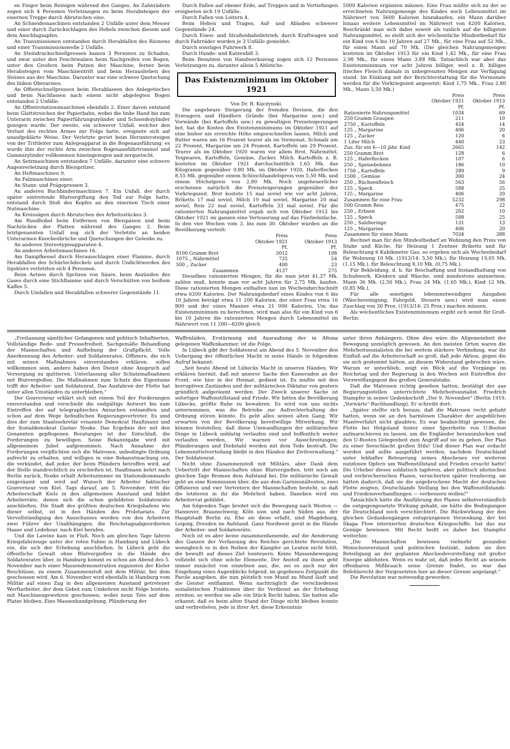en Finger beim Reinigen während des Ganges. An Zahnrädern zogen sich 4 Personen Verletzungen zu beim Herabsteigen der eisernen Treppe durch Abrutschen eine.
An Schneidemaschinen entstanden 2 Unfälle unter dem Messer und einer durch Zurückschlagen des Hebels zwischen diesem und dem Anschlagzapfen.
An Transmissionen entstanden durch Herabfallen des Riemens und einer Transmissionswelle 2 Unfälle.
An Steindruckschnellpressen kamen 3 Personen zu Schaden, und zwar unter den Feuchtwalzen beim Nachgreifen von Bogen, unter den Greifern beim Putzen der Maschine, ferner beim Herabsteigen vom Maschinentritt und beim Herausheben des Steines aus der Maschine. Darunter war eine schwere Quetschung des linken Oberarmes.
An Offsetschnellpressen beim Herablassen des Anlegetisches und beim Nachfassen nach einem nicht abgelegten Bogen entstanden 2 Unfälle.
An Offsetrotationsmaschinen ebenfalls 2. Einer davon entstand beim Glattstreichen der Papierbahn, wobei die linke Hand bis zum Unterarm zwischen Papierführungszylinder und Schneidezylinder gezogen wurde. Der zweite, ein schwerer Unfall, welcher den Verlust des rechten Armes zur Folge hatte, ereignete sich auf unaufgeklärte Weise. Der Verletzte geriet beim Heruntersteigen von der Trittleiter zum Anlegeapparat in die Bogenausführung; es wurde ihm der rechte Arm zwischen Bogenausführtrommel und Gummizylinder vollkommen hineingezogen und zerquetscht.
An Setzmaschinen entstanden 7 Unfälle, darunter eine schwere Augenverletzung durch Bleispritzer.
An Heftmaschinen 9.
An Falzmaschinen einer.
An Stanz- und Prägepressen 3.
An anderen Buchbindermaschinen 7. Ein Unfall, der durch später eintretende Blutvergiftung den Tod zur Folge hatte, entstand durch Stoß des Kopfes an den eisernen Tisch einer Nutmaschine.
An Kreissägen durch Abrutschen des Arbeitsstückes 3.
Am Rundhobel beim Entfernen von Bleispänen und beim Nachrücken der Platten während des Ganges 2. Beim letztgenannten Unfall zog sich der Verletzte an beiden Unterarmen Knochenbrüche und Quetschungen der Gelenke zu.
An anderen Stereotypieapparaten 4.
An anderen Arbeitsmaschinen 16.
Am Dampfkessel durch Herausschlagen einer Flamme, durch Herabfallen des Schürlochdeckels und durch Undichtwerden des Injektors verletzten sich 4 Personen.
Beim Aetzen durch Spritzen von Säure, beim Anzünden des Gases durch eine Stichflamme und durch Verschütten von heißem Kaffee 5.
Durch Umfallen und Herabfallen schwerer Gegenstände 11.
Durch Fallen auf ebener Erde, auf Treppen und in Vertiefungen ereigneten sich 19 Unfälle.
Durch Fallen von Leitern 4.
Beim Heben und Tragen, Auf- und Abladen schwerer Gegenstände 24.
Durch Eisen- und Straßenbahnbetrieb, durch Kraftwagen und durch Fahrräder wurden je 3 Unfälle gemeldet.
Durch sonstiges Fuhrwerk 8.
Durch Hunde- und Katzenbiß 3.
Beim Benutzen von Handwerkszeug zogen sich 12 Personen Verletzungen zu, darunter allein 5 Ahlstiche.
Das Existenzminimum im Oktober 1921
Von Dr. R. Kuczynski.
Die ungeheure Steigerung der fremden Devisen, die den Erzeugern und Händlern Gründe (bei Margarine usw.) und Vorwände (bei Kartoffeln usw.) zu gewaltigen Preissteigerungen bot, hat die Kosten des Existenzminimums im Oktober 1921 auf eine bisher nie erreichte Höhe emporschnellen lassen. Milch und Butter waren um 16 Prozent teurer als im Vormonat, Schmalz um 22 Prozent, Margarine um 24 Prozent, Kartoffeln um 29 Prozent. Teurer als im Oktober 1920 waren vor allem Brot, Nährmittel, Teigwaren, Kartoffeln, Gemüse, Zucker, Milch. Kartoffeln z. B. kosteten im Oktober 1921 durchschnittlich 1,65 Mk. das Kilogramm gegenüber 0,80 Mk. im Oktober 1920, Haferflocken 8,55 Mk. gegenüber einem Schleichhandelspreis von 5,50 Mk. und einem Höchstpreis von 2,80 Mk. Noch ungeheuerlicher erscheinen natürlich die Preissteigerungen gegenüber der Vorkriegszeit. Brot kostete 15 mal soviel wie vor acht Jahren, Briketts 17 mal soviel, Milch 19 mal soviel, Margarine 20 mal soviel, Reis 22 mal soviel, Kartoffeln 33 mal soviel. Für die rationierten Nahrungsmittel ergab sich von Oktober 1913 bis Oktober 1921 im ganzen eine Verteuerung auf das Fünfzehnfache. In den vier Wochen vom 3. bis zum 30. Oktober wurden an die Bevölkerung verteilt:
| | Preis Oktober 1921 Pf. | Preis Oktober 1913 Pf. |
| --- | --- | --- |
| 8100 Gramm Brot | 3012 | 198 |
| 1075 „ Nährmittel | 725 | 54 |
| 500 „ Zucker | 400 | 23 |
| Zusammen | 4137 | 275 |
Dieselben rationierten Mengen, für die man jetzt 41,37 Mk. zahlen muß, konnte man vor acht Jahren für 2,75 Mk. kaufen. Diese rationierten Mengen enthalten nun im Wochendurchschnitt etwa 6200 Kalorien. Der Nahrungsbedarf eines Kindes von 6 bis 10 Jahren beträgt etwa 11 200 Kalorien, der einer Frau etwa 16 800 und der eines Mannes etwa 21 000 Kalorien. Um das Existenzminimum zu berechnen, wird man also für ein Kind von 6 bis 10 Jahren die rationierten Mengen durch Lebensmittel im Nährwert von 11 200—6200 gleich
5000 Kalorien ergänzen müssen. Eine Frau müßte sich zu der so errechneten Nahrungsmenge des Kindes noch Lebensmittel im Nährwert von 5600 Kalorien hinzukaufen, ein Mann darüber hinaus weitere Lebensmittel im Nährwert von 4200 Kalorien. Beschränkt man sich dabei soweit als tunlich auf die billigsten Nahrungsmittel, so stellt sich der wöchentliche Mindestbedarf für ein Kind von 6 bis 10 Jahren auf 27 Mk., für eine Frau auf 52 Mk., für einen Mann auf 70 Mk. (Die gleichen Nahrungsmengen kosteten im Oktober 1913 für ein Kind 1,42 Mk., für eine Frau 2,98 Mk., für einen Mann 3,88 Mk. Tatsächlich war aber das Existenzminimum vor acht Jahren billiger, weil z. B. billiges frisches Fleisch damals in unbegrenzten Mengen zur Verfügung stand. Im Einklang mit der Berichterstattung für die Vormonate werden für die Vorkriegszeit angesetzt: Kind 1,75 Mk., Frau 2,80 Mk., Mann 3,50 Mk.)
| | Preis Oktober 1921 Pf. | Preis Oktober 1913 Pf. |
| --- | --- | --- |
| Rationierte Nahrungsmittel | 1034 | 69 |
| 250 Gramm Graupen | 211 | 10 |
| 2750 „ Kartoffeln | 454 | 14 |
| 125 „ Margarine | 406 | 20 |
| 125 „ Zucker | 120 | 6 |
| 1 Liter Milch | 440 | 23 |
| Zus. für ein 6—10 jähr. Kind | 2665 | 142 |
| 250 Gramm Brot | 128 | 6 |
| 125 „ Haferflocken | 107 | 6 |
| 250 „ Speisebohnen | 186 | 10 |
| 1750 „ Kartoffeln | 289 | 9 |
| 1500 „ Gemüse | 300 | 24 |
| 250 „ Büchsenfleisch | 563 | 56 |
| 125 „ Speck | 588 | 25 |
| 125 „ Margarine | 406 | 20 |
| Zusammen für eine Frau | 5232 | 298 |
| 500 Gramm Reis | 475 | 22 |
| 250 „ Erbsen | 202 | 10 |
| 125 „ Speck | 588 | 25 |
| 250 „ Salzheringe | 131 | 13 |
| 125 „ Margarine | 406 | 20 |
| Zusammen für einen Mann | 7034 | 388 |
Rechnet man für den Mindestbedarf an Wohnung den Preis von Stube und Küche, für Heizung 1 Zentner Briketts und für Beleuchtung 6 Kubikmeter Gas, so ergeben sich als Wochenbedarf für Wohnung 10 Mk. (1913/14: 5,50 Mk.), für Heizung 19,05 Mk. (1,15 Mk.), für Beleuchtung 8,10 Mk. (0,75 Mk.).
Für Bekleidung, d. h. für Beschaffung und Instandhaltung von Schuhwerk, Kleidern und Wäsche, sind mindestens anzusetzen: Mann 36 Mk. (2,50 Mk.), Frau 24 Mk. (1,65 Mk.), Kind 12 Mk. (0,85 Mk.).
Für alle sonstigen lebensnotwendigen Ausgaben (Wäschereinigung, Fahrgeld, Steuern usw.) wird man einen Zuschlag von 30 Proz. (1913/14: 25 Proz.) machen müssen.
Als wöchentliches Existenzminimum ergibt sich somit für Groß-Berlin:
„Freilassung sämtlicher Gefangenen und politisch Inhaftierten. Vollständige Rede- und Pressefreiheit. Sachgemäße Behandlung der Mannschaften und Aufhebung der Grußpflicht. Volle Anerkennung des Arbeiter- und Soldatenrates. Offiziere, die sich mit seinen Maßnahmen einverstanden erklären, sollen willkommen sein, andere haben den Dienst ohne Anspruch auf Versorgung zu quittieren. Unterlassung aller Schutzmaßnahmen mit Blutvergießen. Die Maßnahmen zum Schutz des Eigentums trifft der Arbeiter- und Soldatenrat. Das Ausfahren der Flotte hat unter allen Umständen zu unterbleiben."
Der Gouverneur erklärt sich mit einem Teil der Forderungen einverstanden und verschiebt die endgültige Antwort bis zum Eintreffen der auf telegraphisches Ansuchen entsandten und schon auf dem Wege befindlichen Regierungsvertreter. Es sind dies der zum Staatssekretär ernannte Demokrat Haußmann und der Sozialdemokrat Gustav Noske. Das Ergebnis der mit den Genannten gepflogenen Beratungen ist der Entschluß, die Forderungen zu bewilligen. Seine Bekanntgabe wird mit allgemeinem Jubel aufgenommen. Nach Annahme der Forderungen verpflichten sich die Matrosen, unbedingte Ordnung aufrecht zu erhalten, und willigen in eine Bekanntmachung ein, die verkündet, daß jeder, der beim Plündern betroffen wird, auf der Stelle standrechtlich zu erschießen ist. Haußmann kehrt nach Berlin zurück, Noske erhält Arbeitszimmer im Stationskommando eingeräumt und wird auf Wunsch der Arbeiter faktischer Gouverneur von Kiel. Tags darauf, am 5. November, tritt die Arbeiterschaft Kiels in den allgemeinen Ausstand und bildet Arbeiterräte, denen sich die schon gebildeten Soldatenräte anschließen. Die Stadt des größten deutschen Kriegshafens wie dieser selbst, ist in den Händen des Proletariats. Zur Vervollständigung des Ausschusses werden von den Arbeitern zwei Führer der Unabhängigen, die Reichstagsabgeordneten Haase und Ledebour, nach Kiel berufen.
Und die Lawine kam in Fluß. Noch am gleichen Tage fahren Kriegsfahrzeuge unter der roten Fahne in Hamburg und Lübeck ein, die sich der Erhebung anschließen. In Lübeck geht die öffentliche Gewalt ohne Blutvergießen in die Hände des Soldatenrates über, in Hamburg kommt es schon am Abend des 5. November nach einer Massendemonstration zugunsten der Kieler Beschlüsse, zu einem Zusammenstoß mit dem Militär, bei dem geschossen wird. Am 6. November wird ebenfalls in Hamburg vom Militär auf einen Zug in den allgemeinen Ausstand getretener Werftarbeiter, der dem Gebot zum Umkehren nicht Folge leistete, mit Maschinengewehren geschossen, wobei neun Tote auf dem Platze bleiben. Eine Massenkundgebung, Plünderung der
Waffenläden, Erstürmung und Ausraubung der in Altona gelegenen Waffenkammer, ist die Folge.
In Lübeck gibt der Soldatenrat am Abend des 5. November den Uebergang der öffentlichen Macht in seine Hände in folgendem Aufruf bekannt:
„Seit heute Abend ist Lübecks Macht in unseren Händen. Wir erklären hiermit, daß mit unserer Sache den Kameraden an der Front, wie hier in der Heimat, gedient ist. Es mußte mit den korruptiven Zuständen und der militärischen Diktatur von gestern gründlich aufgeräumt werden. Der Zweck unserer Sache ist sofortiger Waffenstillstand und Friede. Wir bitten die Bevölkerung Lübecks, größte Ruhe zu bewahren. Es wird von uns nichts unternommen, was die Betriebe zur Aufrechterhaltung der Ordnung stören könnte. Es geht alles seinen alten Gang. Wir erwarten von der Bevölkerung bereitwillige Mitwirkung. Wir können feststellen, daß diese Umwandlungen der militärischen Dinge in Lübeck unblutig verlaufen sind und hoffentlich weiter verlaufen werden. Wir warnen vor Ausschreitungen; Plünderungen und Diebstahl werden mit dem Tode bestraft. Die Lebensmittelverteilung bleibt in den Händen der Zivilverwaltung." Der Soldatenrat.
Nicht ohne Zusammenstoß mit Militärs, aber Dank dem Uebertritt der Mannschaften ohne Blutvergießen, tritt noch am gleichen Tage Bremen dem Aufstand bei. Die militärische Gewalt geht an eine Kommission über, die aus dem Garnisonältesten, zwei Offizieren und vier Vertretern der Mannschaften besteht, so daß die letzteren in ihr die Mehrheit haben. Daneben wird ein Arbeiterrat gebildet.
Am folgenden Tage breitet sich die Bewegung nach Westen — Hannover, Braunschweig, Köln usw. und nach Süden aus, der Hauptstadt Berlin zu. Ehe sie diese erfaßt, sind Magdeburg, Leipzig, Dresden im Aufstand. Ganz Nordwest gerät in die Hände der Arbeiter- und Soldatenräte.
Noch ist es aber keine zusammenfassende, auf die Aenderung des Ganzen der Verfassung des Reiches gerichtete Revolution, wenngleich es in den Reihen der Kämpfer an Leuten nicht fehlt, die bewußt auf dieses Ziel lossteuern. Keine Massenbewegung vollzieht sich ohne solche Elemente. Der Anstoß zu ihnen geht immer zunächst von einzelnen aus, die, sei es auch nur der Eingebung eines Augenblicks folgend, im gegebenen Zeitpunkt die Parole ausgeben, die nun plötzlich von Mund zu Mund läuft und die Geister entflammt. Wenn nachträglich die verschiedenen sozialistischen Fraktionen über ihr Verdienst an der Erhebung streiten, so werden sie alle ein Stück Recht haben. Sie hatten alle erkannt, daß es beim alten Stand der Dinge nicht bleiben konnte und verbreiteten, jede in ihrer Art, diese Erkenntnis
unter ihren Anhängern. Ohne dies wäre die Allgemeinheit der Bewegung unmöglich gewesen. An den meisten Orten waren die Mehrheitssozialisten die bei weitem stärkere Verbindung, war ihr Einfluß auf die Arbeiterschaft so groß, daß jede Aktion, gegen die sie sich gestemmt hätten, an diesem Widerstand gebrochen wäre. Warum er unterblieb, zeigt ein Blick auf die Vorgänge im Reichstag und der Regierung in den Wochen seit Eintreffen der Verzweiflungspost des großen Generalstabs.
Daß die Matrosen richtig gesehen hatten, bestätigt der aus Regierungsstellen unterrichtete Mehrheitssozialist Friedrich Stampfer in seiner Gedenkschrift „Der 9. November" (Berlin 1919, „Vorwärts"-Buchhandlung). Er schreibt dort:
„Später stellte sich heraus, daß die Matrosen recht gehabt hatten, wenn sie an den harmlosen Charakter der angeblichen Manöverfahrt nicht glaubten. Es war beabsichtigt gewesen, die Flotte bei Helgoland hinter einer Sperrkette von U-Booten aufmarschieren zu lassen, um die Engländer herauszulocken und den U-Booten Gelegenheit zum Angriff auf sie zu geben. Der Plan zu einer Seeschlacht großen Stils! Und dieser Plan war erdacht worden und sollte ausgeführt werden, nachdem Deutschland unter lebhafter Beteuerung seines Abscheues vor weiteren nutzlosen Opfern um Waffenstillstand und Frieden ersucht hatte! Die Urheber dieses soldatisch tapferen, aber politisch idiotischen und verbrecherischen Planes, versicherten später treuherzig, sie hätten dadurch, daß sie die ungebrochene Macht der deutschen Flotte zeigten, Deutschlands Stellung bei den Waffenstillstands- und Friedensverhandlungen — verbessern wollen!"
Tatsächlich hätte die Ausführung des Planes selbstverständlich die entgegengesetzte Wirkung gehabt, sie hätte die Bedingungen für Deutschland noch verschlechtert. Die Rückwirkung der den gleichen Gedankengängen entsprungenen Versenkung, der bei Skapa Flow internierten deutschen Kriegsschiffe, hat das zur Genüge bewiesen. Mit Recht heißt es daher bei Stampfer weiterhin:
„Die Mannschaften bewiesen vielmehr gesunden Menschenverstand und politischen Instinkt, indem sie ihre Beteiligung an der geplanten Abschiedsvorstellung mit großer Energie ablehnten. Wenn es wahr ist, daß jedes Recht an seinem offenbaren Mißbrauch seine Grenze findet, so war das Befehlsrecht der Vorgesetzten hier an dieser Grenze angelangt."
Die Revolution war notwendig geworden.